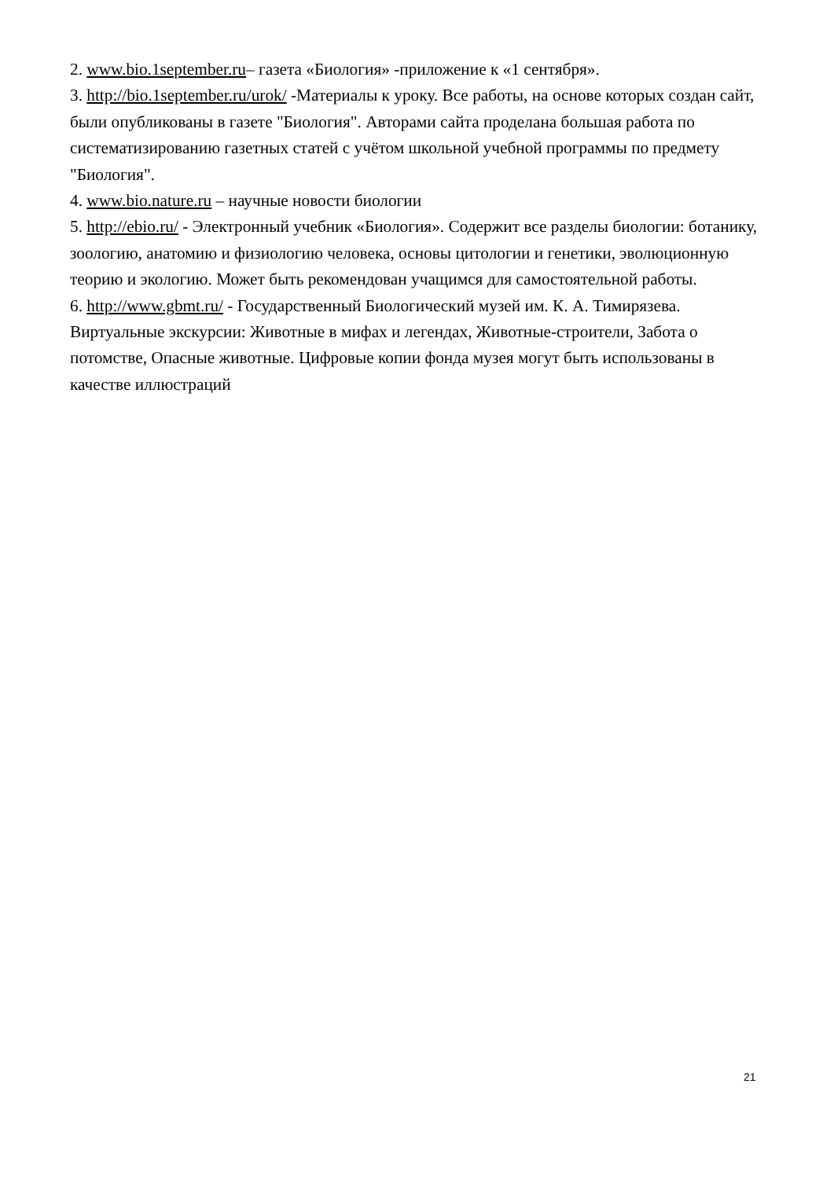2. www.bio.1september.ru– газета «Биология» -приложение к «1 сентября».
3. http://bio.1september.ru/urok/ -Материалы к уроку. Все работы, на основе которых создан сайт, были опубликованы в газете "Биология". Авторами сайта проделана большая работа по систематизированию газетных статей с учётом школьной учебной программы по предмету "Биология".
4. www.bio.nature.ru – научные новости биологии
5. http://ebio.ru/ - Электронный учебник «Биология». Содержит все разделы биологии: ботанику, зоологию, анатомию и физиологию человека, основы цитологии и генетики, эволюционную теорию и экологию. Может быть рекомендован учащимся для самостоятельной работы.
6. http://www.gbmt.ru/ - Государственный Биологический музей им. К. А. Тимирязева. Виртуальные экскурсии: Животные в мифах и легендах, Животные-строители, Забота о потомстве, Опасные животные. Цифровые копии фонда музея могут быть использованы в качестве иллюстраций
21